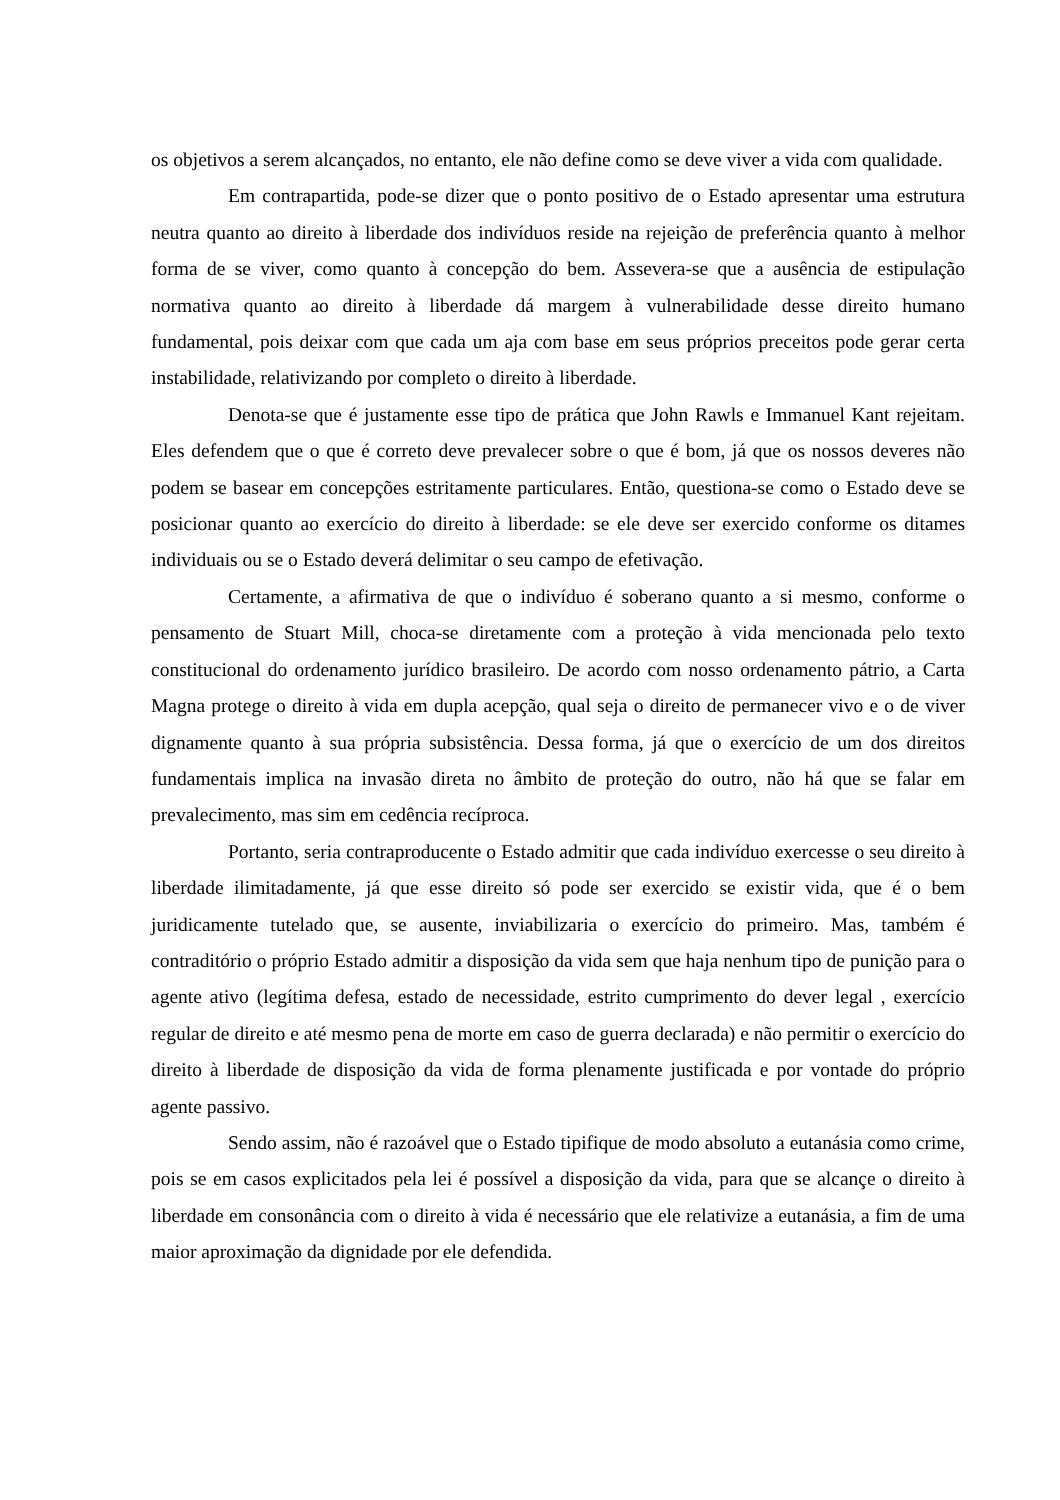os objetivos a serem alcançados, no entanto, ele não define como se deve viver a vida com qualidade.
Em contrapartida, pode-se dizer que o ponto positivo de o Estado apresentar uma estrutura neutra quanto ao direito à liberdade dos indivíduos reside na rejeição de preferência quanto à melhor forma de se viver, como quanto à concepção do bem. Assevera-se que a ausência de estipulação normativa quanto ao direito à liberdade dá margem à vulnerabilidade desse direito humano fundamental, pois deixar com que cada um aja com base em seus próprios preceitos pode gerar certa instabilidade, relativizando por completo o direito à liberdade.
Denota-se que é justamente esse tipo de prática que John Rawls e Immanuel Kant rejeitam. Eles defendem que o que é correto deve prevalecer sobre o que é bom, já que os nossos deveres não podem se basear em concepções estritamente particulares. Então, questiona-se como o Estado deve se posicionar quanto ao exercício do direito à liberdade: se ele deve ser exercido conforme os ditames individuais ou se o Estado deverá delimitar o seu campo de efetivação.
Certamente, a afirmativa de que o indivíduo é soberano quanto a si mesmo, conforme o pensamento de Stuart Mill, choca-se diretamente com a proteção à vida mencionada pelo texto constitucional do ordenamento jurídico brasileiro. De acordo com nosso ordenamento pátrio, a Carta Magna protege o direito à vida em dupla acepção, qual seja o direito de permanecer vivo e o de viver dignamente quanto à sua própria subsistência. Dessa forma, já que o exercício de um dos direitos fundamentais implica na invasão direta no âmbito de proteção do outro, não há que se falar em prevalecimento, mas sim em cedência recíproca.
Portanto, seria contraproducente o Estado admitir que cada indivíduo exercesse o seu direito à liberdade ilimitadamente, já que esse direito só pode ser exercido se existir vida, que é o bem juridicamente tutelado que, se ausente, inviabilizaria o exercício do primeiro. Mas, também é contraditório o próprio Estado admitir a disposição da vida sem que haja nenhum tipo de punição para o agente ativo (legítima defesa, estado de necessidade, estrito cumprimento do dever legal , exercício regular de direito e até mesmo pena de morte em caso de guerra declarada) e não permitir o exercício do direito à liberdade de disposição da vida de forma plenamente justificada e por vontade do próprio agente passivo.
Sendo assim, não é razoável que o Estado tipifique de modo absoluto a eutanásia como crime, pois se em casos explicitados pela lei é possível a disposição da vida, para que se alcançe o direito à liberdade em consonância com o direito à vida é necessário que ele relativize a eutanásia, a fim de uma maior aproximação da dignidade por ele defendida.